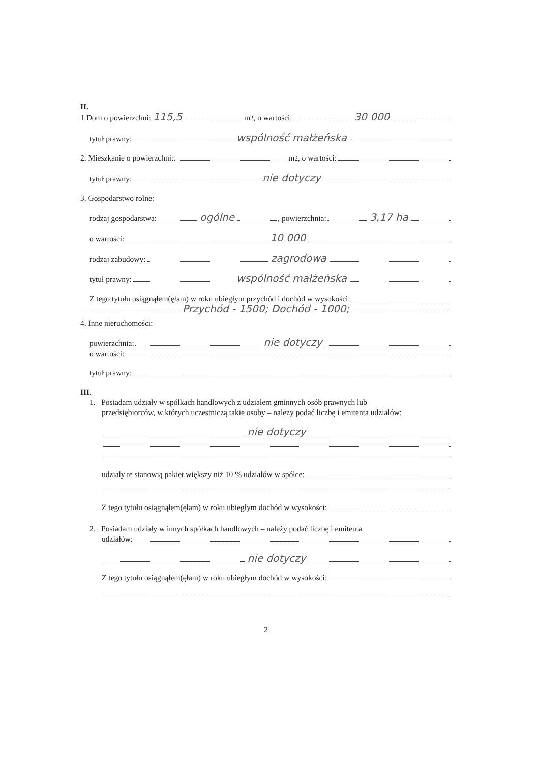II.
1.Dom o powierzchni: 115,5 m<sup>2</sup>, o wartości: 30 000
tytuł prawny: wspólność małżeńska
2. Mieszkanie o powierzchni: m<sup>2</sup>, o wartości:
tytuł prawny: nie dotyczy
3. Gospodarstwo rolne:
rodzaj gospodarstwa: ogólne , powierzchnia: 3,17 ha
o wartości: 10 000
rodzaj zabudowy: zagrodowa
tytuł prawny: wspólność małżeńska
Z tego tytułu osiągnąłem(ęłam) w roku ubiegłym przychód i dochód w wysokości:
Przychód - 1500; Dochód - 1000;
4. Inne nieruchomości:
powierzchnia: nie dotyczy
o wartości:
tytuł prawny:
III.
1. Posiadam udziały w spółkach handlowych z udziałem gminnych osób prawnych lub
przedsiębiorców, w których uczestniczą takie osoby – należy podać liczbę i emitenta udziałów:
nie dotyczy
udziały te stanowią pakiet większy niż 10 % udziałów w spółce:
Z tego tytułu osiągnąłem(ęłam) w roku ubiegłym dochód w wysokości:
2. Posiadam udziały w innych spółkach handlowych – należy podać liczbę i emitenta
udziałów:
nie dotyczy
Z tego tytułu osiągnąłem(ęłam) w roku ubiegłym dochód w wysokości:
2